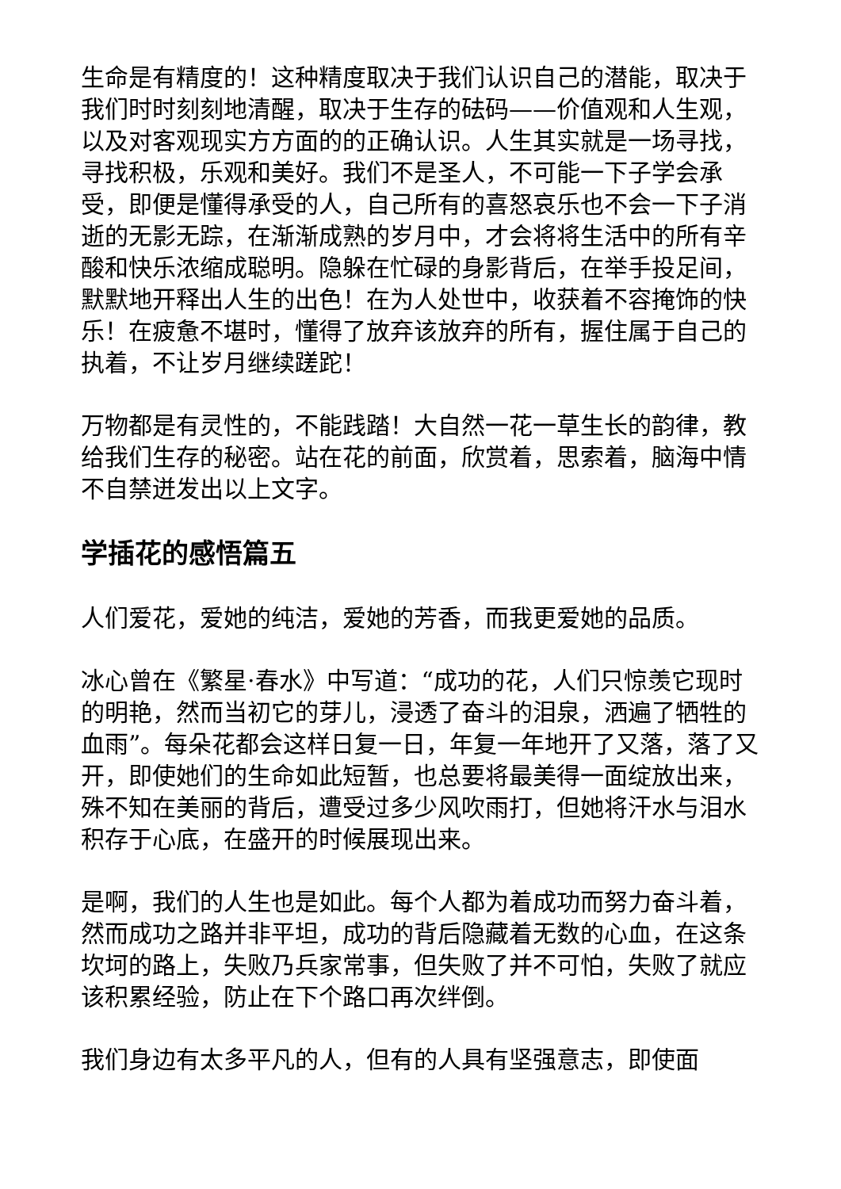生命是有精度的！这种精度取决于我们认识自己的潜能，取决于我们时时刻刻地清醒，取决于生存的砝码——价值观和人生观，以及对客观现实方方面的的正确认识。人生其实就是一场寻找，寻找积极，乐观和美好。我们不是圣人，不可能一下子学会承受，即便是懂得承受的人，自己所有的喜怒哀乐也不会一下子消逝的无影无踪，在渐渐成熟的岁月中，才会将将生活中的所有辛酸和快乐浓缩成聪明。隐躲在忙碌的身影背后，在举手投足间，默默地开释出人生的出色！在为人处世中，收获着不容掩饰的快乐！在疲惫不堪时，懂得了放弃该放弃的所有，握住属于自己的执着，不让岁月继续蹉跎！
万物都是有灵性的，不能践踏！大自然一花一草生长的韵律，教给我们生存的秘密。站在花的前面，欣赏着，思索着，脑海中情不自禁迸发出以上文字。
学插花的感悟篇五
人们爱花，爱她的纯洁，爱她的芳香，而我更爱她的品质。
冰心曾在《繁星·春水》中写道：“成功的花，人们只惊羡它现时的明艳，然而当初它的芽儿，浸透了奋斗的泪泉，洒遍了牺牲的血雨”。每朵花都会这样日复一日，年复一年地开了又落，落了又开，即使她们的生命如此短暂，也总要将最美得一面绽放出来，殊不知在美丽的背后，遭受过多少风吹雨打，但她将汗水与泪水积存于心底，在盛开的时候展现出来。
是啊，我们的人生也是如此。每个人都为着成功而努力奋斗着，然而成功之路并非平坦，成功的背后隐藏着无数的心血，在这条坎坷的路上，失败乃兵家常事，但失败了并不可怕，失败了就应该积累经验，防止在下个路口再次绊倒。
我们身边有太多平凡的人，但有的人具有坚强意志，即使面